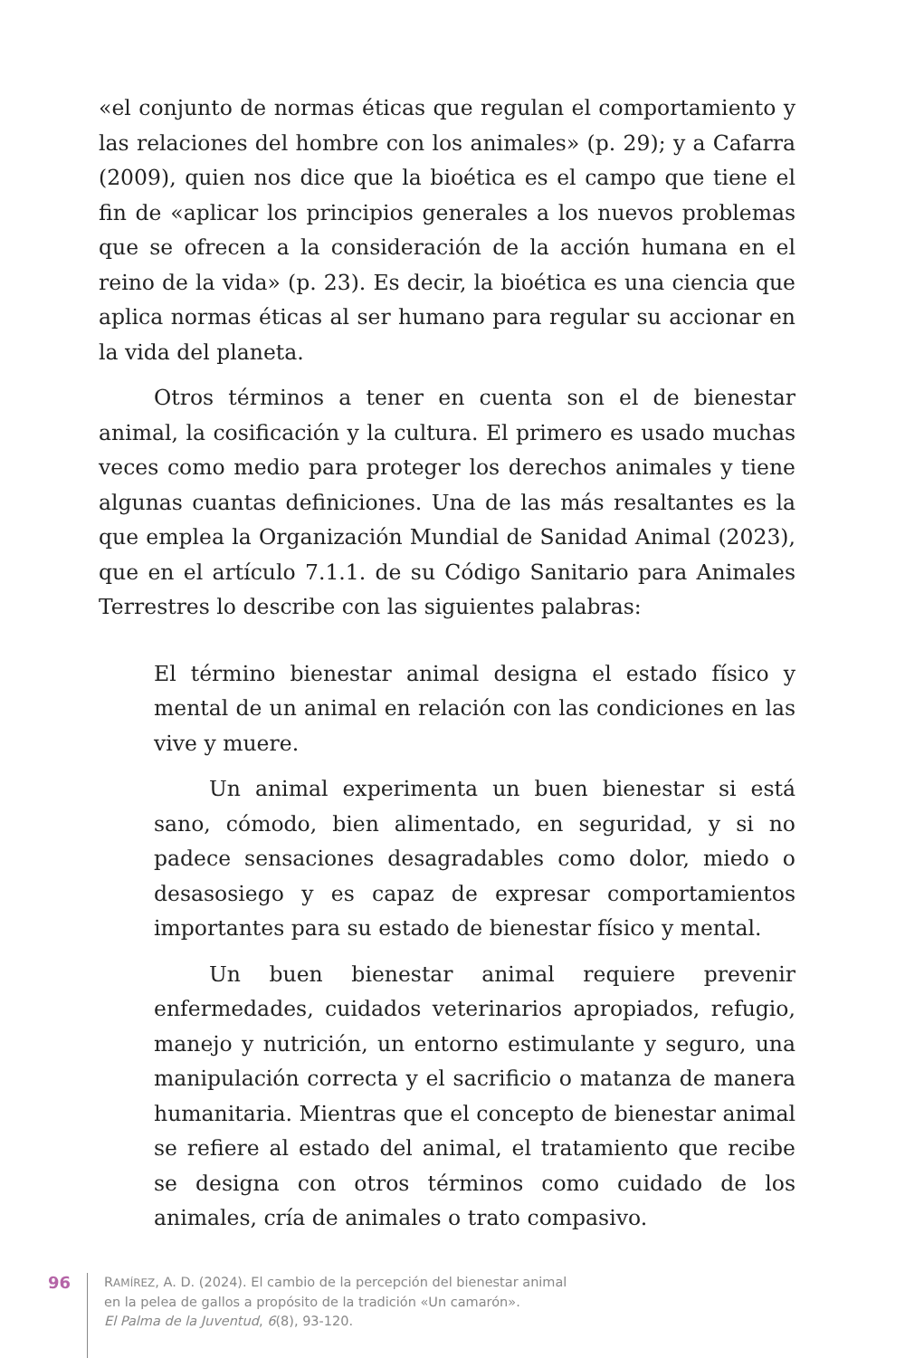«el conjunto de normas éticas que regulan el comportamiento y las relaciones del hombre con los animales» (p. 29); y a Cafarra (2009), quien nos dice que la bioética es el campo que tiene el fin de «aplicar los principios generales a los nuevos problemas que se ofrecen a la consideración de la acción humana en el reino de la vida» (p. 23). Es decir, la bioética es una ciencia que aplica normas éticas al ser humano para regular su accionar en la vida del planeta.
Otros términos a tener en cuenta son el de bienestar animal, la cosificación y la cultura. El primero es usado muchas veces como medio para proteger los derechos animales y tiene algunas cuantas definiciones. Una de las más resaltantes es la que emplea la Organización Mundial de Sanidad Animal (2023), que en el artículo 7.1.1. de su Código Sanitario para Animales Terrestres lo describe con las siguientes palabras:
El término bienestar animal designa el estado físico y mental de un animal en relación con las condiciones en las vive y muere.
Un animal experimenta un buen bienestar si está sano, cómodo, bien alimentado, en seguridad, y si no padece sensaciones desagradables como dolor, miedo o desasosiego y es capaz de expresar comportamientos importantes para su estado de bienestar físico y mental.
Un buen bienestar animal requiere prevenir enfermedades, cuidados veterinarios apropiados, refugio, manejo y nutrición, un entorno estimulante y seguro, una manipulación correcta y el sacrificio o matanza de manera humanitaria. Mientras que el concepto de bienestar animal se refiere al estado del animal, el tratamiento que recibe se designa con otros términos como cuidado de los animales, cría de animales o trato compasivo.
96
RAMÍREZ, A. D. (2024). El cambio de la percepción del bienestar animal
en la pelea de gallos a propósito de la tradición «Un camarón».
El Palma de la Juventud, 6(8), 93-120.